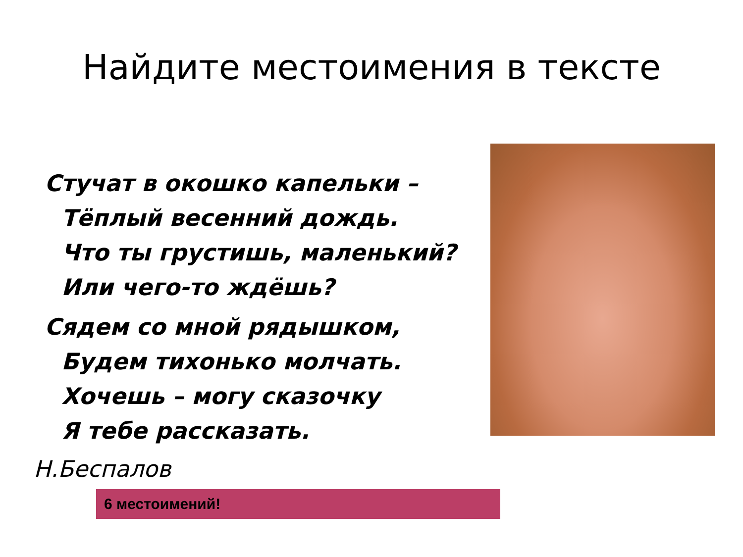Найдите местоимения в тексте
Стучат в окошко капельки –
Тёплый весенний дождь.
Что ты грустишь, маленький?
Или чего-то ждёшь?
Сядем со мной рядышком,
Будем тихонько молчать.
Хочешь – могу сказочку
Я тебе рассказать.
Н.Беспалов
6 местоимений!